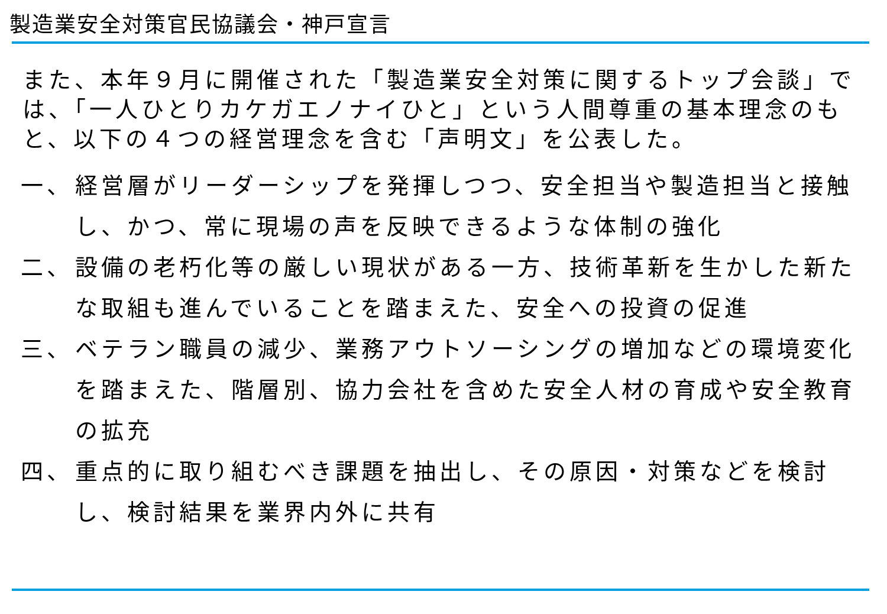製造業安全対策官民協議会・神戸宣言
また、本年９月に開催された「製造業安全対策に関するトップ会談」では、「一人ひとりカケガエノナイひと」という人間尊重の基本理念のもと、以下の４つの経営理念を含む「声明文」を公表した。
一、 経営層がリーダーシップを発揮しつつ、安全担当や製造担当と接触し、かつ、常に現場の声を反映できるような体制の強化
二、 設備の老朽化等の厳しい現状がある一方、技術革新を生かした新たな取組も進んでいることを踏まえた、安全への投資の促進
三、 ベテラン職員の減少、業務アウトソーシングの増加などの環境変化を踏まえた、階層別、協力会社を含めた安全人材の育成や安全教育の拡充
四、 重点的に取り組むべき課題を抽出し、その原因・対策などを検討し、検討結果を業界内外に共有